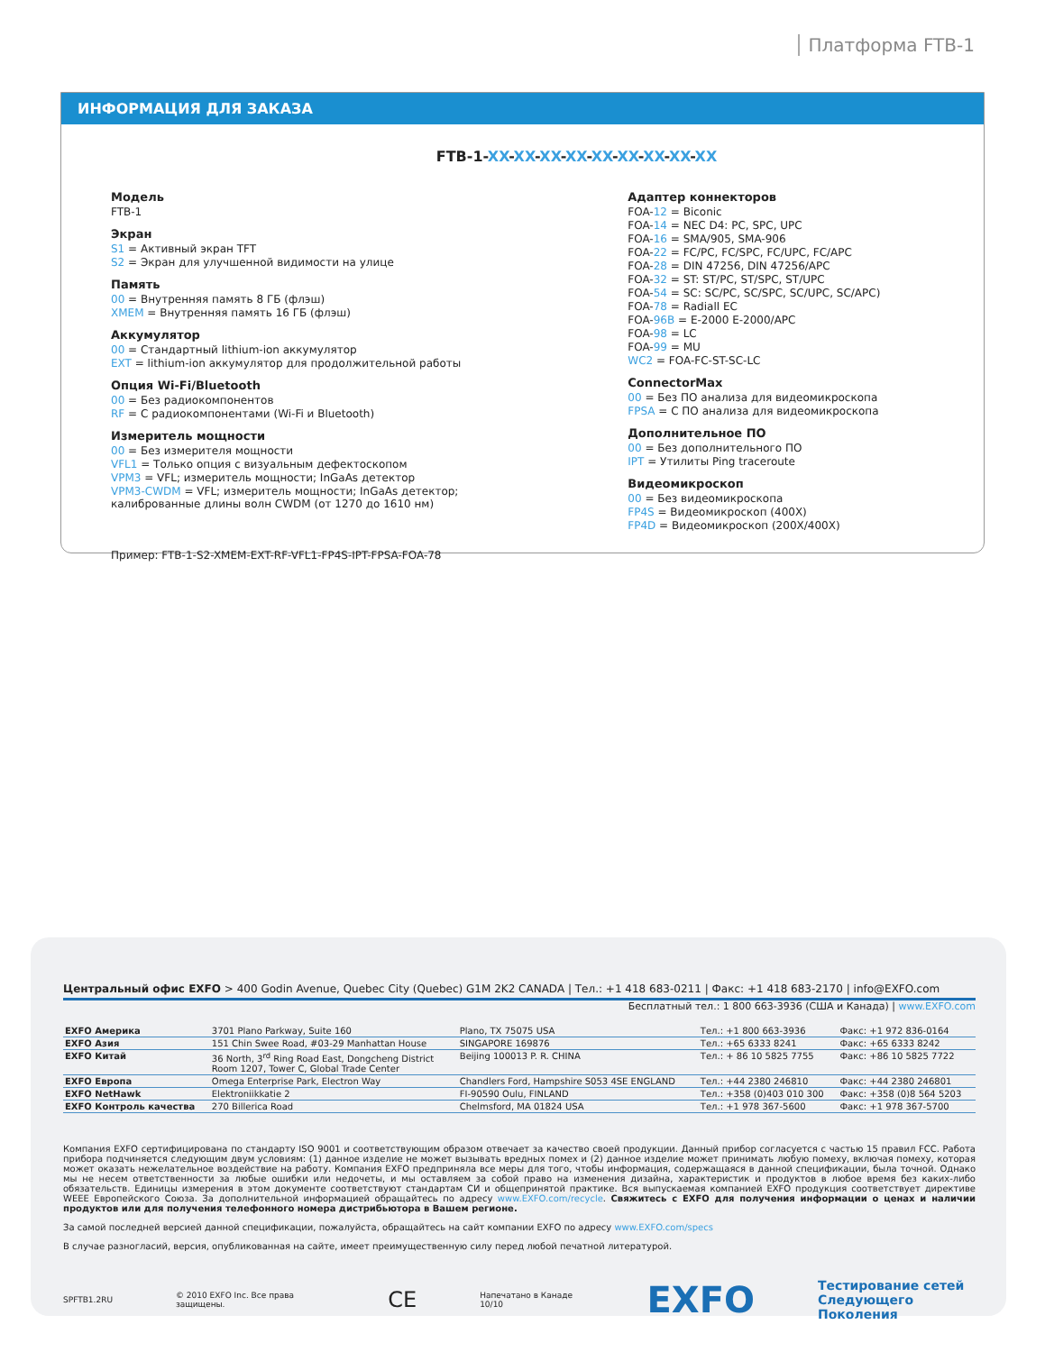Платформа FTB-1
ИНФОРМАЦИЯ ДЛЯ ЗАКАЗА
FTB-1-XX-XX-XX-XX-XX-XX-XX-XX-XX
Модель
FTB-1
Экран
S1 = Активный экран TFT
S2 = Экран для улучшенной видимости на улице
Память
00 = Внутренняя память 8 ГБ (флэш)
XMEM = Внутренняя память 16 ГБ (флэш)
Аккумулятор
00 = Стандартный lithium-ion аккумулятор
EXT = lithium-ion аккумулятор для продолжительной работы
Опция Wi-Fi/Bluetooth
00 = Без радиокомпонентов
RF = С радиокомпонентами (Wi-Fi и Bluetooth)
Измеритель мощности
00 = Без измерителя мощности
VFL1 = Только опция с визуальным дефектоскопом
VPM3 = VFL; измеритель мощности; InGaAs детектор
VPM3-CWDM = VFL; измеритель мощности; InGaAs детектор;
калиброванные длины волн CWDM (от 1270 до 1610 нм)
Адаптер коннекторов
FOA-12 = Biconic
FOA-14 = NEC D4: PC, SPC, UPC
FOA-16 = SMA/905, SMA-906
FOA-22 = FC/PC, FC/SPC, FC/UPC, FC/APC
FOA-28 = DIN 47256, DIN 47256/APC
FOA-32 = ST: ST/PC, ST/SPC, ST/UPC
FOA-54 = SC: SC/PC, SC/SPC, SC/UPC, SC/APC)
FOA-78 = Radiall EC
FOA-96B = E-2000 E-2000/APC
FOA-98 = LC
FOA-99 = MU
WC2 = FOA-FC-ST-SC-LC
ConnectorMax
00 = Без ПО анализа для видеомикроскопа
FPSA = С ПО анализа для видеомикроскопа
Дополнительное ПО
00 = Без дополнительного ПО
IPT = Утилиты Ping traceroute
Видеомикроскоп
00 = Без видеомикроскопа
FP4S = Видеомикроскоп (400X)
FP4D = Видеомикроскоп (200X/400X)
Пример: FTB-1-S2-XMEM-EXT-RF-VFL1-FP4S-IPT-FPSA-FOA-78
Центральный офис EXFO > 400 Godin Avenue, Quebec City (Quebec) G1M 2K2 CANADA | Тел.: +1 418 683-0211 | Факс: +1 418 683-2170 | info@EXFO.com
Бесплатный тел.: 1 800 663-3936 (США и Канада) | www.EXFO.com
| EXFO Америка | 3701 Plano Parkway, Suite 160 | Plano, TX 75075 USA | Тел.: +1 800 663-3936 | Факс: +1 972 836-0164 |
| EXFO Азия | 151 Chin Swee Road, #03-29 Manhattan House | SINGAPORE 169876 | Тел.: +65 6333 8241 | Факс: +65 6333 8242 |
| EXFO Китай | 36 North, 3<sup>rd</sup> Ring Road East, Dongcheng District Room 1207, Tower C, Global Trade Center | Beijing 100013 P. R. CHINA | Тел.: + 86 10 5825 7755 | Факс: +86 10 5825 7722 |
| EXFO Европа | Omega Enterprise Park, Electron Way | Chandlers Ford, Hampshire S053 4SE ENGLAND | Тел.: +44 2380 246810 | Факс: +44 2380 246801 |
| EXFO NetHawk | Elektroniikkatie 2 | FI-90590 Oulu, FINLAND | Тел.: +358 (0)403 010 300 | Факс: +358 (0)8 564 5203 |
| EXFO Контроль качества | 270 Billerica Road | Chelmsford, MA 01824 USA | Тел.: +1 978 367-5600 | Факс: +1 978 367-5700 |
Компания EXFO сертифицирована по стандарту ISO 9001 и соответствующим образом отвечает за качество своей продукции. Данный прибор согласуется с частью 15 правил FCC. Работа прибора подчиняется следующим двум условиям: (1) данное изделие не может вызывать вредных помех и (2) данное изделие может принимать любую помеху, включая помеху, которая может оказать нежелательное воздействие на работу. Компания EXFO предприняла все меры для того, чтобы информация, содержащаяся в данной спецификации, была точной. Однако мы не несем ответственности за любые ошибки или недочеты, и мы оставляем за собой право на изменения дизайна, характеристик и продуктов в любое время без каких-либо обязательств. Единицы измерения в этом документе соответствуют стандартам СИ и общепринятой практике. Вся выпускаемая компанией EXFO продукция соответствует директиве WEEE Европейского Союза. За дополнительной информацией обращайтесь по адресу www.EXFO.com/recycle. Свяжитесь с EXFO для получения информации о ценах и наличии продуктов или для получения телефонного номера дистрибьютора в Вашем регионе.
За самой последней версией данной спецификации, пожалуйста, обращайтесь на сайт компании EXFO по адресу www.EXFO.com/specs
В случае разногласий, версия, опубликованная на сайте, имеет преимущественную силу перед любой печатной литературой.
SPFTB1.2RU © 2010 EXFO Inc. Все права защищены. CE Напечатано в Канаде 10/10 EXFO Тестирование сетей
Следующего Поколения